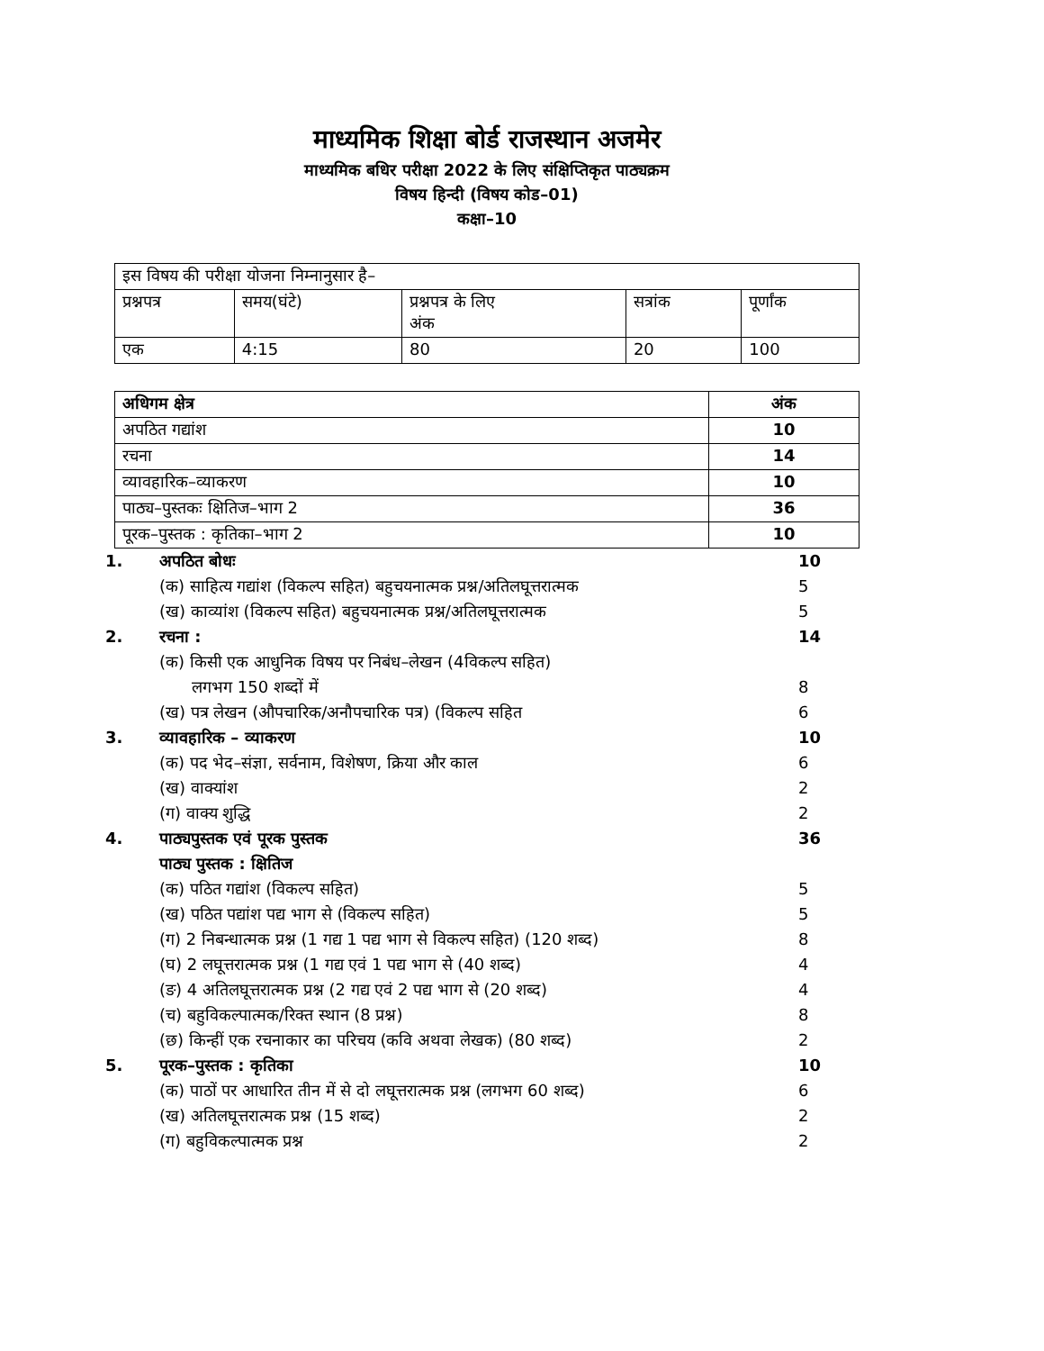माध्यमिक शिक्षा बोर्ड राजस्थान अजमेर
माध्यमिक बधिर परीक्षा 2022 के लिए संक्षिप्तिकृत पाठ्यक्रम
विषय हिन्दी (विषय कोड–01)
कक्षा–10
| इस विषय की परीक्षा योजना निम्नानुसार है– | | | | |
| प्रश्नपत्र | समय(घंटे) | प्रश्नपत्र के लिए अंक | सत्रांक | पूर्णांक |
| एक | 4:15 | 80 | 20 | 100 |
| अधिगम क्षेत्र | अंक |
| --- | --- |
| अपठित गद्यांश | 10 |
| रचना | 14 |
| व्यावहारिक–व्याकरण | 10 |
| पाठ्य–पुस्तकः क्षितिज–भाग 2 | 36 |
| पूरक–पुस्तक : कृतिका–भाग 2 | 10 |
1. अपठित बोधः 10
(क) साहित्य गद्यांश (विकल्प सहित) बहुचयनात्मक प्रश्न/अतिलघूत्तरात्मक 5
(ख) काव्यांश (विकल्प सहित) बहुचयनात्मक प्रश्न/अतिलघूत्तरात्मक 5
2. रचना : 14
(क) किसी एक आधुनिक विषय पर निबंध–लेखन (4विकल्प सहित)
  लगभग 150 शब्दों में
8
(ख) पत्र लेखन (औपचारिक/अनौपचारिक पत्र) (विकल्प सहित 6
3. व्यावहारिक – व्याकरण 10
(क) पद भेद–संज्ञा, सर्वनाम, विशेषण, क्रिया और काल 6
(ख) वाक्यांश 2
(ग) वाक्य शुद्धि 2
4. पाठ्यपुस्तक एवं पूरक पुस्तक 36
पाठ्य पुस्तक : क्षितिज
(क) पठित गद्यांश (विकल्प सहित) 5
(ख) पठित पद्यांश पद्य भाग से (विकल्प सहित) 5
(ग) 2 निबन्धात्मक प्रश्न (1 गद्य 1 पद्य भाग से विकल्प सहित) (120 शब्द) 8
(घ) 2 लघूत्तरात्मक प्रश्न (1 गद्य एवं 1 पद्य भाग से (40 शब्द) 4
(ङ) 4 अतिलघूत्तरात्मक प्रश्न (2 गद्य एवं 2 पद्य भाग से (20 शब्द) 4
(च) बहुविकल्पात्मक/रिक्त स्थान (8 प्रश्न) 8
(छ) किन्हीं एक रचनाकार का परिचय (कवि अथवा लेखक) (80 शब्द) 2
5. पूरक–पुस्तक : कृतिका 10
(क) पाठों पर आधारित तीन में से दो लघूत्तरात्मक प्रश्न (लगभग 60 शब्द) 6
(ख) अतिलघूत्तरात्मक प्रश्न (15 शब्द) 2
(ग) बहुविकल्पात्मक प्रश्न 2